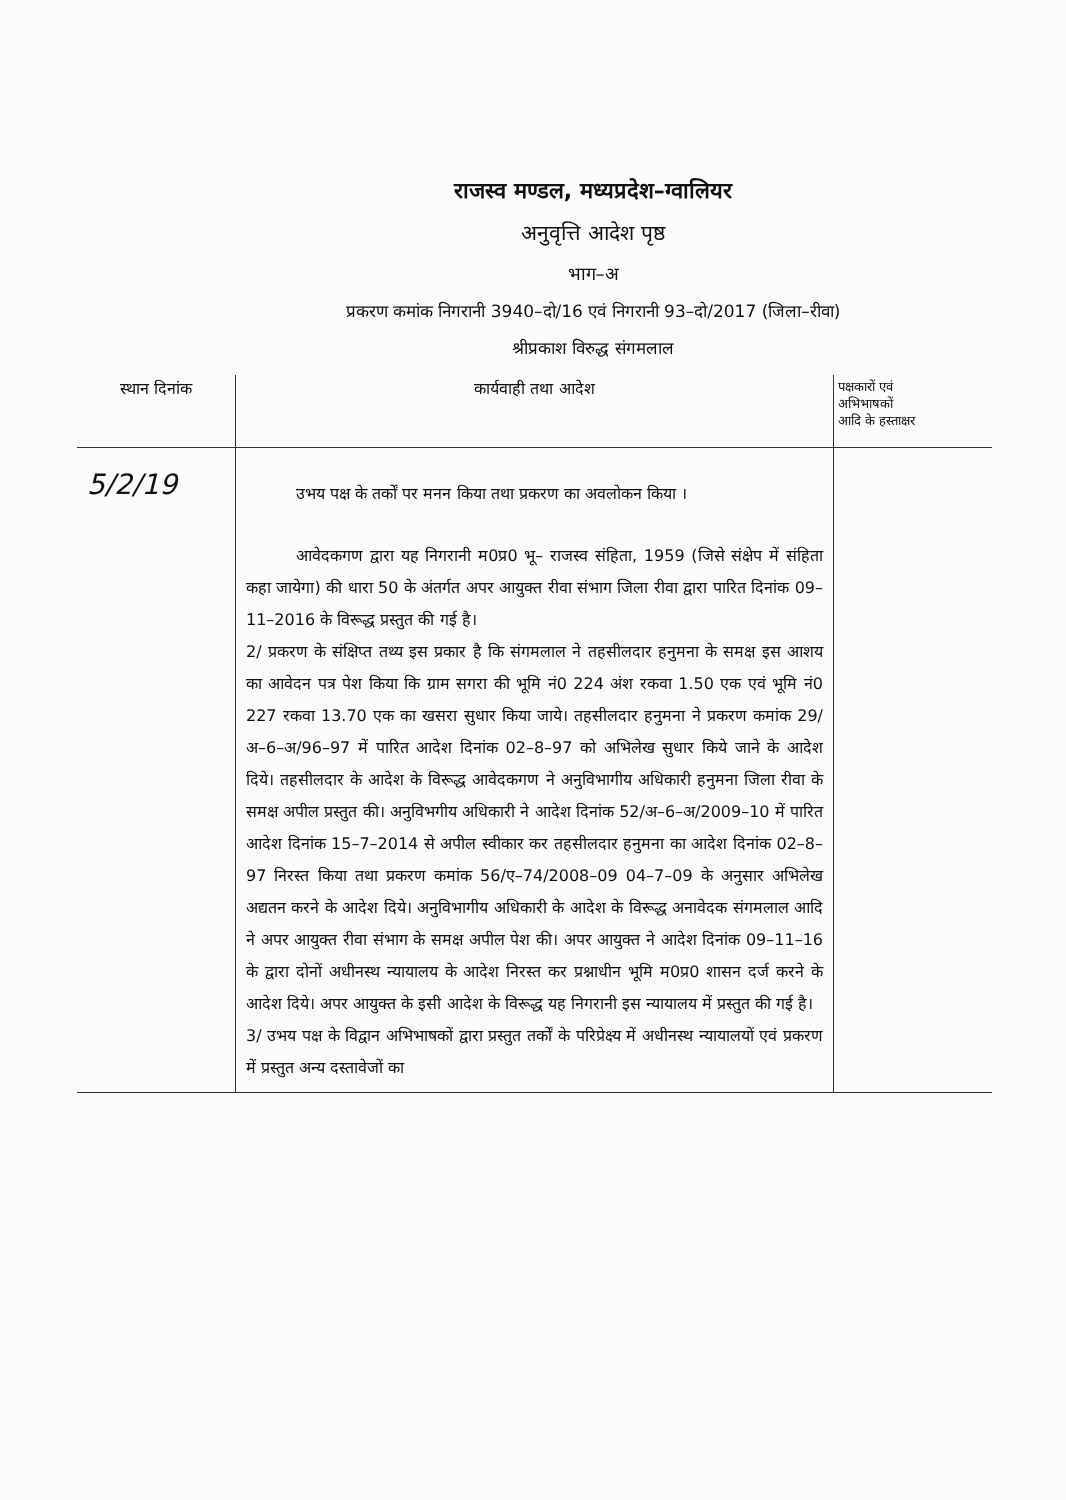राजस्व मण्डल, मध्यप्रदेश–ग्वालियर
अनुवृत्ति आदेश पृष्ठ
भाग–अ
प्रकरण कमांक निगरानी 3940–दो/16 एवं निगरानी 93–दो/2017 (जिला–रीवा)
श्रीप्रकाश विरुद्ध संगमलाल
| स्थान दिनांक | कार्यवाही तथा आदेश | पक्षकारों एवं अभिभाषकों आदि के हस्ताक्षर |
| --- | --- | --- |
| 5/2/19 | उभय पक्ष के तर्कों पर मनन किया तथा प्रकरण का अवलोकन किया । आवेदकगण द्वारा यह निगरानी म0प्र0 भू– राजस्व संहिता, 1959 (जिसे संक्षेप में संहिता कहा जायेगा) की धारा 50 के अंतर्गत अपर आयुक्त रीवा संभाग जिला रीवा द्वारा पारित दिनांक 09–11–2016 के विरूद्ध प्रस्तुत की गई है। 2/ प्रकरण के संक्षिप्त तथ्य इस प्रकार है कि संगमलाल ने तहसीलदार हनुमना के समक्ष इस आशय का आवेदन पत्र पेश किया कि ग्राम सगरा की भूमि नं0 224 अंश रकवा 1.50 एक एवं भूमि नं0 227 रकवा 13.70 एक का खसरा सुधार किया जाये। तहसीलदार हनुमना ने प्रकरण कमांक 29/अ–6–अ/96–97 में पारित आदेश दिनांक 02–8–97 को अभिलेख सुधार किये जाने के आदेश दिये। तहसीलदार के आदेश के विरूद्ध आवेदकगण ने अनुविभागीय अधिकारी हनुमना जिला रीवा के समक्ष अपील प्रस्तुत की। अनुविभगीय अधिकारी ने आदेश दिनांक 52/अ–6–अ/2009–10 में पारित आदेश दिनांक 15–7–2014 से अपील स्वीकार कर तहसीलदार हनुमना का आदेश दिनांक 02–8–97 निरस्त किया तथा प्रकरण कमांक 56/ए–74/2008–09 04–7–09 के अनुसार अभिलेख अद्यतन करने के आदेश दिये। अनुविभागीय अधिकारी के आदेश के विरूद्ध अनावेदक संगमलाल आदि ने अपर आयुक्त रीवा संभाग के समक्ष अपील पेश की। अपर आयुक्त ने आदेश दिनांक 09–11–16 के द्वारा दोनों अधीनस्थ न्यायालय के आदेश निरस्त कर प्रश्नाधीन भूमि म0प्र0 शासन दर्ज करने के आदेश दिये। अपर आयुक्त के इसी आदेश के विरूद्ध यह निगरानी इस न्यायालय में प्रस्तुत की गई है। 3/ उभय पक्ष के विद्वान अभिभाषकों द्वारा प्रस्तुत तर्कों के परिप्रेक्ष्य में अधीनस्थ न्यायालयों एवं प्रकरण में प्रस्तुत अन्य दस्तावेजों का | |